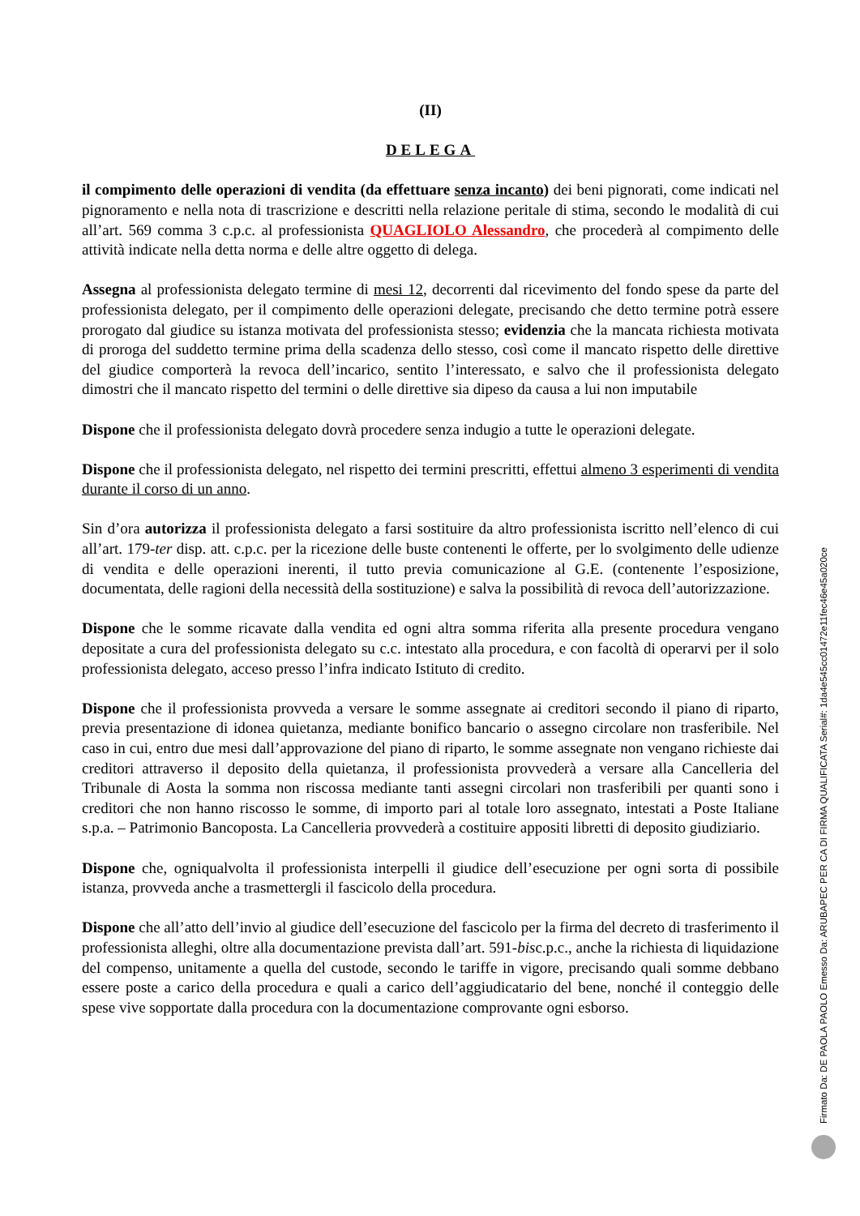(II)
DELEGA
il compimento delle operazioni di vendita (da effettuare senza incanto) dei beni pignorati, come indicati nel pignoramento e nella nota di trascrizione e descritti nella relazione peritale di stima, secondo le modalità di cui all’art. 569 comma 3 c.p.c. al professionista QUAGLIOLO Alessandro, che procederà al compimento delle attività indicate nella detta norma e delle altre oggetto di delega.
Assegna al professionista delegato termine di mesi 12, decorrenti dal ricevimento del fondo spese da parte del professionista delegato, per il compimento delle operazioni delegate, precisando che detto termine potrà essere prorogato dal giudice su istanza motivata del professionista stesso; evidenzia che la mancata richiesta motivata di proroga del suddetto termine prima della scadenza dello stesso, così come il mancato rispetto delle direttive del giudice comporterà la revoca dell’incarico, sentito l’interessato, e salvo che il professionista delegato dimostri che il mancato rispetto del termini o delle direttive sia dipeso da causa a lui non imputabile
Dispone che il professionista delegato dovrà procedere senza indugio a tutte le operazioni delegate.
Dispone che il professionista delegato, nel rispetto dei termini prescritti, effettui almeno 3 esperimenti di vendita durante il corso di un anno.
Sin d’ora autorizza il professionista delegato a farsi sostituire da altro professionista iscritto nell’elenco di cui all’art. 179-ter disp. att. c.p.c. per la ricezione delle buste contenenti le offerte, per lo svolgimento delle udienze di vendita e delle operazioni inerenti, il tutto previa comunicazione al G.E. (contenente l’esposizione, documentata, delle ragioni della necessità della sostituzione) e salva la possibilità di revoca dell’autorizzazione.
Dispone che le somme ricavate dalla vendita ed ogni altra somma riferita alla presente procedura vengano depositate a cura del professionista delegato su c.c. intestato alla procedura, e con facoltà di operarvi per il solo professionista delegato, acceso presso l’infra indicato Istituto di credito.
Dispone che il professionista provveda a versare le somme assegnate ai creditori secondo il piano di riparto, previa presentazione di idonea quietanza, mediante bonifico bancario o assegno circolare non trasferibile. Nel caso in cui, entro due mesi dall’approvazione del piano di riparto, le somme assegnate non vengano richieste dai creditori attraverso il deposito della quietanza, il professionista provvederà a versare alla Cancelleria del Tribunale di Aosta la somma non riscossa mediante tanti assegni circolari non trasferibili per quanti sono i creditori che non hanno riscosso le somme, di importo pari al totale loro assegnato, intestati a Poste Italiane s.p.a. – Patrimonio Bancoposta. La Cancelleria provvederà a costituire appositi libretti di deposito giudiziario.
Dispone che, ogniqualvolta il professionista interpelli il giudice dell’esecuzione per ogni sorta di possibile istanza, provveda anche a trasmettergli il fascicolo della procedura.
Dispone che all’atto dell’invio al giudice dell’esecuzione del fascicolo per la firma del decreto di trasferimento il professionista alleghi, oltre alla documentazione prevista dall’art. 591-bisc.p.c., anche la richiesta di liquidazione del compenso, unitamente a quella del custode, secondo le tariffe in vigore, precisando quali somme debbano essere poste a carico della procedura e quali a carico dell’aggiudicatario del bene, nonché il conteggio delle spese vive sopportate dalla procedura con la documentazione comprovante ogni esborso.
Firmato Da: DE PAOLA PAOLO Emesso Da: ARUBAPEC PER CA DI FIRMA QUALIFICATA Serial#: 1da4e545cc01472e11fec46e45a020ce